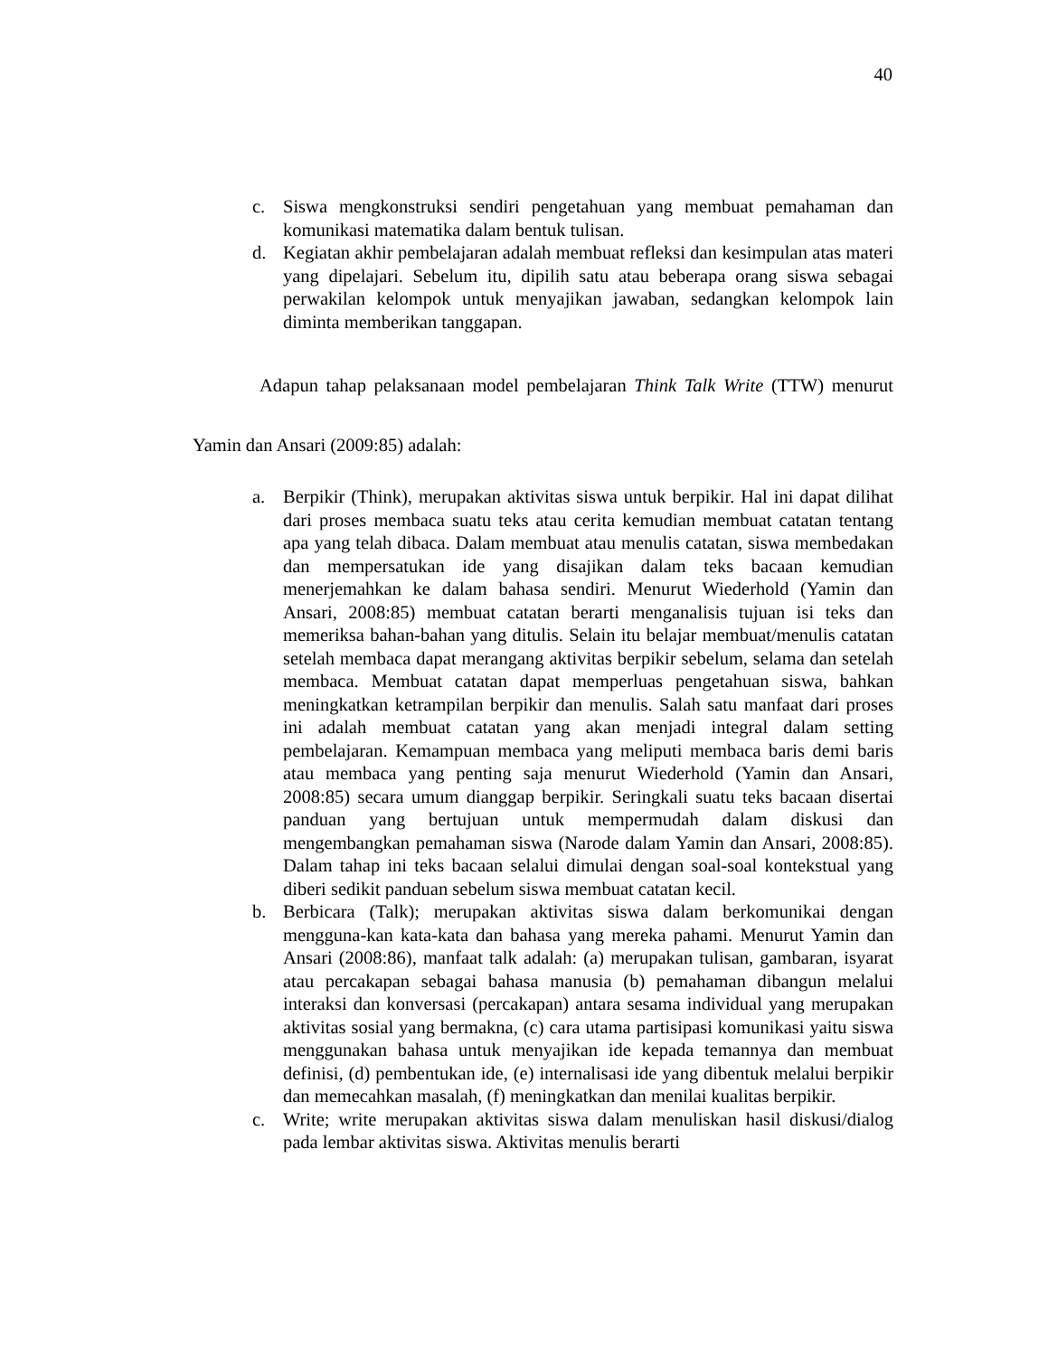40
c. Siswa mengkonstruksi sendiri pengetahuan yang membuat pemahaman dan komunikasi matematika dalam bentuk tulisan.
d. Kegiatan akhir pembelajaran adalah membuat refleksi dan kesimpulan atas materi yang dipelajari. Sebelum itu, dipilih satu atau beberapa orang siswa sebagai perwakilan kelompok untuk menyajikan jawaban, sedangkan kelompok lain diminta memberikan tanggapan.
Adapun tahap pelaksanaan model pembelajaran Think Talk Write (TTW) menurut Yamin dan Ansari (2009:85) adalah:
a. Berpikir (Think), merupakan aktivitas siswa untuk berpikir. Hal ini dapat dilihat dari proses membaca suatu teks atau cerita kemudian membuat catatan tentang apa yang telah dibaca. Dalam membuat atau menulis catatan, siswa membedakan dan mempersatukan ide yang disajikan dalam teks bacaan kemudian menerjemahkan ke dalam bahasa sendiri. Menurut Wiederhold (Yamin dan Ansari, 2008:85) membuat catatan berarti menganalisis tujuan isi teks dan memeriksa bahan-bahan yang ditulis. Selain itu belajar membuat/menulis catatan setelah membaca dapat merangang aktivitas berpikir sebelum, selama dan setelah membaca. Membuat catatan dapat memperluas pengetahuan siswa, bahkan meningkatkan ketrampilan berpikir dan menulis. Salah satu manfaat dari proses ini adalah membuat catatan yang akan menjadi integral dalam setting pembelajaran. Kemampuan membaca yang meliputi membaca baris demi baris atau membaca yang penting saja menurut Wiederhold (Yamin dan Ansari, 2008:85) secara umum dianggap berpikir. Seringkali suatu teks bacaan disertai panduan yang bertujuan untuk mempermudah dalam diskusi dan mengembangkan pemahaman siswa (Narode dalam Yamin dan Ansari, 2008:85). Dalam tahap ini teks bacaan selalui dimulai dengan soal-soal kontekstual yang diberi sedikit panduan sebelum siswa membuat catatan kecil.
b. Berbicara (Talk); merupakan aktivitas siswa dalam berkomunikai dengan mengguna-kan kata-kata dan bahasa yang mereka pahami. Menurut Yamin dan Ansari (2008:86), manfaat talk adalah: (a) merupakan tulisan, gambaran, isyarat atau percakapan sebagai bahasa manusia (b) pemahaman dibangun melalui interaksi dan konversasi (percakapan) antara sesama individual yang merupakan aktivitas sosial yang bermakna, (c) cara utama partisipasi komunikasi yaitu siswa menggunakan bahasa untuk menyajikan ide kepada temannya dan membuat definisi, (d) pembentukan ide, (e) internalisasi ide yang dibentuk melalui berpikir dan memecahkan masalah, (f) meningkatkan dan menilai kualitas berpikir.
c. Write; write merupakan aktivitas siswa dalam menuliskan hasil diskusi/dialog pada lembar aktivitas siswa. Aktivitas menulis berarti